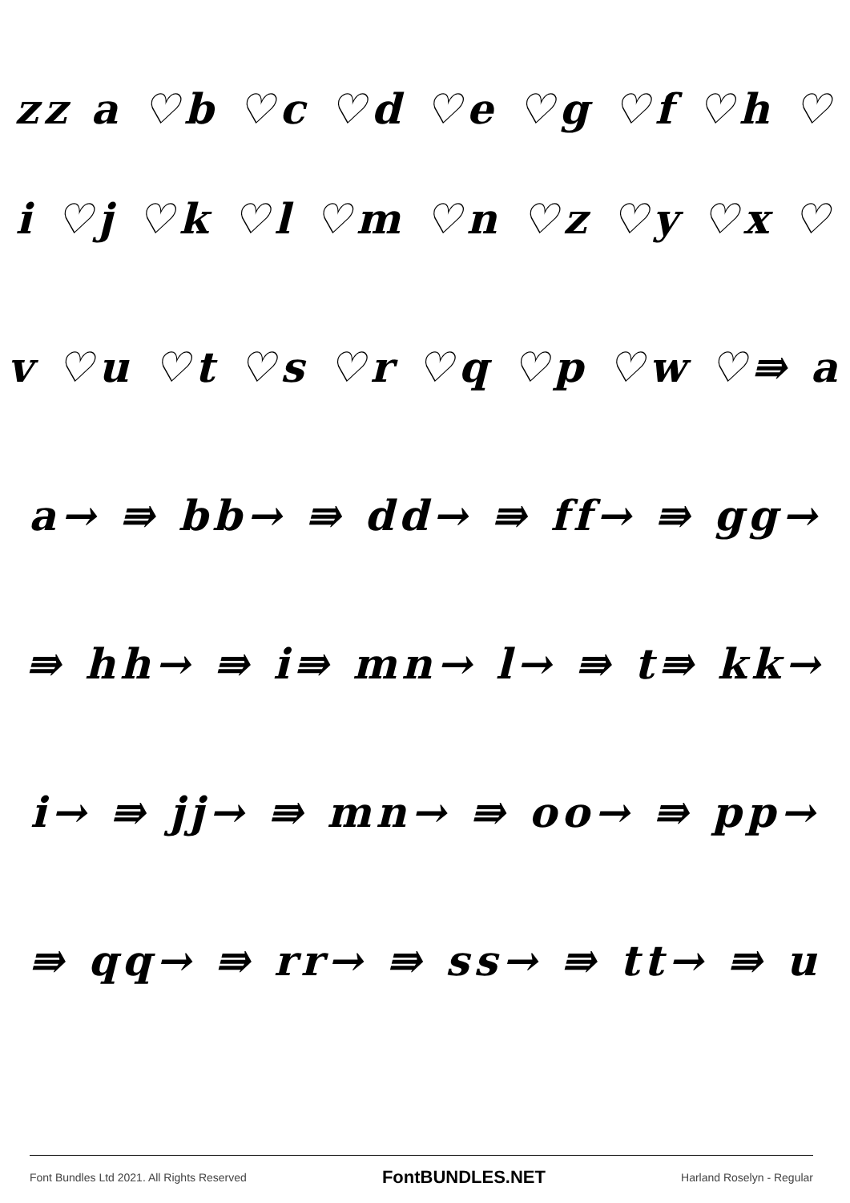zz a ♡b ♡c ♡d ♡e ♡g ♡f ♡h ♡
i ♡j ♡k ♡l ♡m ♡n ♡z ♡y ♡x ♡
v ♡u ♡t ♡s ♡r ♡q ♡p ♡w ♡⇛ a
a→ ⇛ bb→ ⇛ dd→ ⇛ ff→ ⇛ gg→
⇛ hh→ ⇛ i⇛ mn→ l→ ⇛ t⇛ kk→
i→ ⇛ jj→ ⇛ mn→ ⇛ oo→ ⇛ pp→
⇛ qq→ ⇛ rr→ ⇛ ss→ ⇛ tt→ ⇛ u
Font Bundles Ltd 2021. All Rights Reserved FontBUNDLES.NET Harland Roselyn - Regular